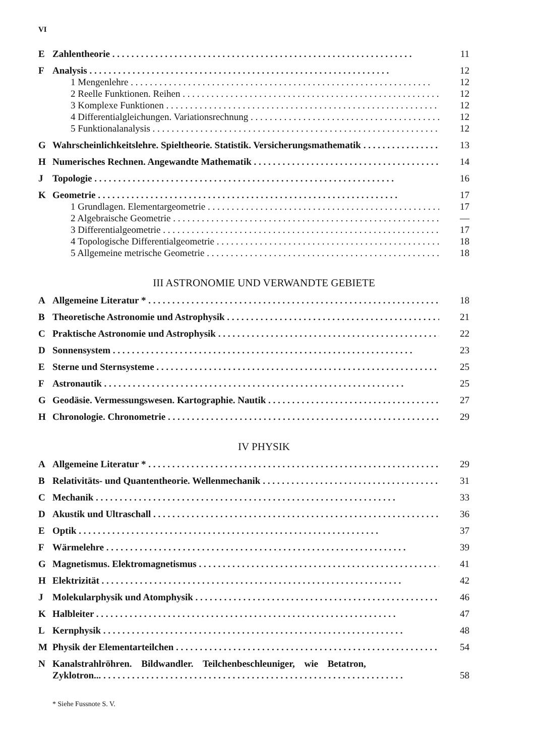VI
E Zahlentheorie 11
F Analysis 12
1 Mengenlehre 12
2 Reelle Funktionen. Reihen 12
3 Komplexe Funktionen 12
4 Differentialgleichungen. Variationsrechnung 12
5 Funktionalanalysis 12
G Wahrscheinlichkeitslehre. Spieltheorie. Statistik. Versicherungsmathematik 13
H Numerisches Rechnen. Angewandte Mathematik 14
J Topologie 16
K Geometrie 17
1 Grundlagen. Elementargeometrie 17
2 Algebraische Geometrie —
3 Differentialgeometrie 17
4 Topologische Differentialgeometrie 18
5 Allgemeine metrische Geometrie 18
III ASTRONOMIE UND VERWANDTE GEBIETE
A Allgemeine Literatur * 18
B Theoretische Astronomie und Astrophysik 21
C Praktische Astronomie und Astrophysik 22
D Sonnensystem 23
E Sterne und Sternsysteme 25
F Astronautik 25
G Geodäsie. Vermessungswesen. Kartographie. Nautik 27
H Chronologie. Chronometrie 29
IV PHYSIK
A Allgemeine Literatur * 29
B Relativitäts- und Quantentheorie. Wellenmechanik 31
C Mechanik 33
D Akustik und Ultraschall 36
E Optik 37
F Wärmelehre 39
G Magnetismus. Elektromagnetismus 41
H Elektrizität 42
J Molekularphysik und Atomphysik 46
K Halbleiter 47
L Kernphysik 48
M Physik der Elementarteilchen 54
N Kanalstrahlröhren. Bildwandler. Teilchenbeschleuniger, wie Betatron,
Zyklotron... 58
* Siehe Fussnote S. V.